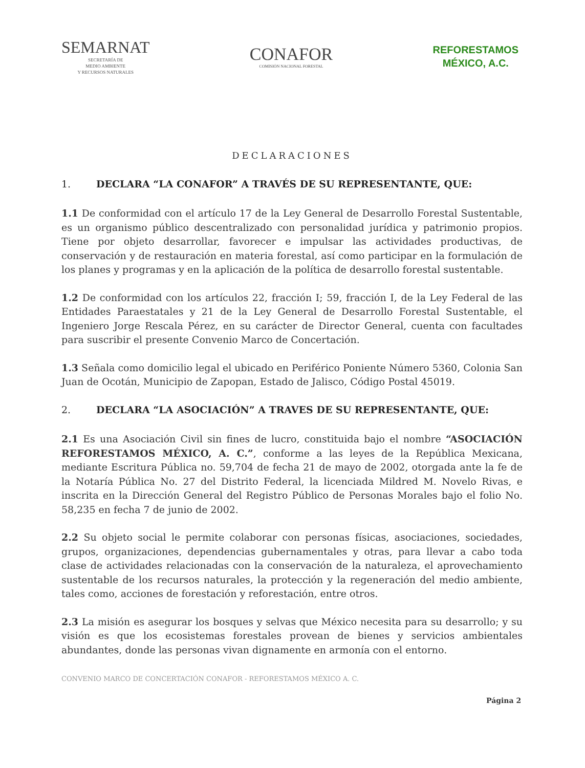SEMARNAT
SECRETARÍA DE
MEDIO AMBIENTE
Y RECURSOS NATURALES
CONAFOR
COMISIÓN NACIONAL FORESTAL
REFORESTAMOS
MÉXICO, A.C.
DECLARACIONES
1. DECLARA “LA CONAFOR” A TRAVÉS DE SU REPRESENTANTE, QUE:
1.1 De conformidad con el artículo 17 de la Ley General de Desarrollo Forestal Sustentable, es un organismo público descentralizado con personalidad jurídica y patrimonio propios. Tiene por objeto desarrollar, favorecer e impulsar las actividades productivas, de conservación y de restauración en materia forestal, así como participar en la formulación de los planes y programas y en la aplicación de la política de desarrollo forestal sustentable.
1.2 De conformidad con los artículos 22, fracción I; 59, fracción I, de la Ley Federal de las Entidades Paraestatales y 21 de la Ley General de Desarrollo Forestal Sustentable, el Ingeniero Jorge Rescala Pérez, en su carácter de Director General, cuenta con facultades para suscribir el presente Convenio Marco de Concertación.
1.3 Señala como domicilio legal el ubicado en Periférico Poniente Número 5360, Colonia San Juan de Ocotán, Municipio de Zapopan, Estado de Jalisco, Código Postal 45019.
2. DECLARA “LA ASOCIACIÓN” A TRAVES DE SU REPRESENTANTE, QUE:
2.1 Es una Asociación Civil sin fines de lucro, constituida bajo el nombre “ASOCIACIÓN REFORESTAMOS MÉXICO, A. C.”, conforme a las leyes de la República Mexicana, mediante Escritura Pública no. 59,704 de fecha 21 de mayo de 2002, otorgada ante la fe de la Notaría Pública No. 27 del Distrito Federal, la licenciada Mildred M. Novelo Rivas, e inscrita en la Dirección General del Registro Público de Personas Morales bajo el folio No. 58,235 en fecha 7 de junio de 2002.
2.2 Su objeto social le permite colaborar con personas físicas, asociaciones, sociedades, grupos, organizaciones, dependencias gubernamentales y otras, para llevar a cabo toda clase de actividades relacionadas con la conservación de la naturaleza, el aprovechamiento sustentable de los recursos naturales, la protección y la regeneración del medio ambiente, tales como, acciones de forestación y reforestación, entre otros.
2.3 La misión es asegurar los bosques y selvas que México necesita para su desarrollo; y su visión es que los ecosistemas forestales provean de bienes y servicios ambientales abundantes, donde las personas vivan dignamente en armonía con el entorno.
CONVENIO MARCO DE CONCERTACIÓN CONAFOR - REFORESTAMOS MÉXICO A. C.
Página 2